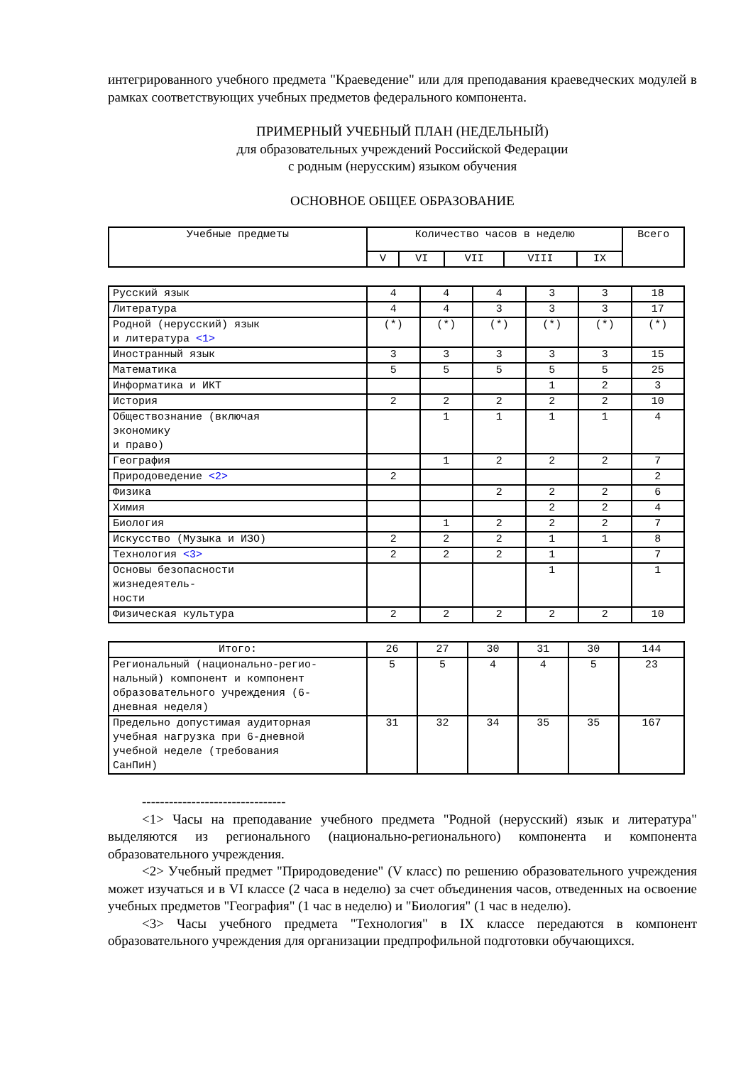интегрированного учебного предмета "Краеведение" или для преподавания краеведческих модулей в рамках соответствующих учебных предметов федерального компонента.
ПРИМЕРНЫЙ УЧЕБНЫЙ ПЛАН (НЕДЕЛЬНЫЙ)
для образовательных учреждений Российской Федерации
с родным (нерусским) языком обучения
ОСНОВНОЕ ОБЩЕЕ ОБРАЗОВАНИЕ
| Учебные предметы | Количество часов в неделю | | | | | Всего |
| --- | --- | --- | --- | --- | --- | --- |
| | V | VI | VII | VIII | IX | |
| Русский язык | 4 | 4 | 4 | 3 | 3 | 18 |
| Литература | 4 | 4 | 3 | 3 | 3 | 17 |
| Родной (нерусский) язык и литература <1> | (*) | (*) | (*) | (*) | (*) | (*) |
| Иностранный язык | 3 | 3 | 3 | 3 | 3 | 15 |
| Математика | 5 | 5 | 5 | 5 | 5 | 25 |
| Информатика и ИКТ | | | | 1 | 2 | 3 |
| История | 2 | 2 | 2 | 2 | 2 | 10 |
| Обществознание (включая экономику и право) | | 1 | 1 | 1 | 1 | 4 |
| География | | 1 | 2 | 2 | 2 | 7 |
| Природоведение <2> | 2 | | | | | 2 |
| Физика | | | 2 | 2 | 2 | 6 |
| Химия | | | | 2 | 2 | 4 |
| Биология | | 1 | 2 | 2 | 2 | 7 |
| Искусство (Музыка и ИЗО) | 2 | 2 | 2 | 1 | 1 | 8 |
| Технология <3> | 2 | 2 | 2 | 1 | | 7 |
| Основы безопасности жизнедеятель- ности | | | | 1 | | 1 |
| Физическая культура | 2 | 2 | 2 | 2 | 2 | 10 |
| Итого: | 26 | 27 | 30 | 31 | 30 | 144 |
| Региональный (национально-регио- нальный) компонент и компонент образовательного учреждения (6- дневная неделя) | 5 | 5 | 4 | 4 | 5 | 23 |
| Предельно допустимая аудиторная учебная нагрузка при 6-дневной учебной неделе (требования СанПиН) | 31 | 32 | 34 | 35 | 35 | 167 |
--------------------------------
<1> Часы на преподавание учебного предмета "Родной (нерусский) язык и литература" выделяются из регионального (национально-регионального) компонента и компонента образовательного учреждения.
<2> Учебный предмет "Природоведение" (V класс) по решению образовательного учреждения может изучаться и в VI классе (2 часа в неделю) за счет объединения часов, отведенных на освоение учебных предметов "География" (1 час в неделю) и "Биология" (1 час в неделю).
<3> Часы учебного предмета "Технология" в IX классе передаются в компонент образовательного учреждения для организации предпрофильной подготовки обучающихся.